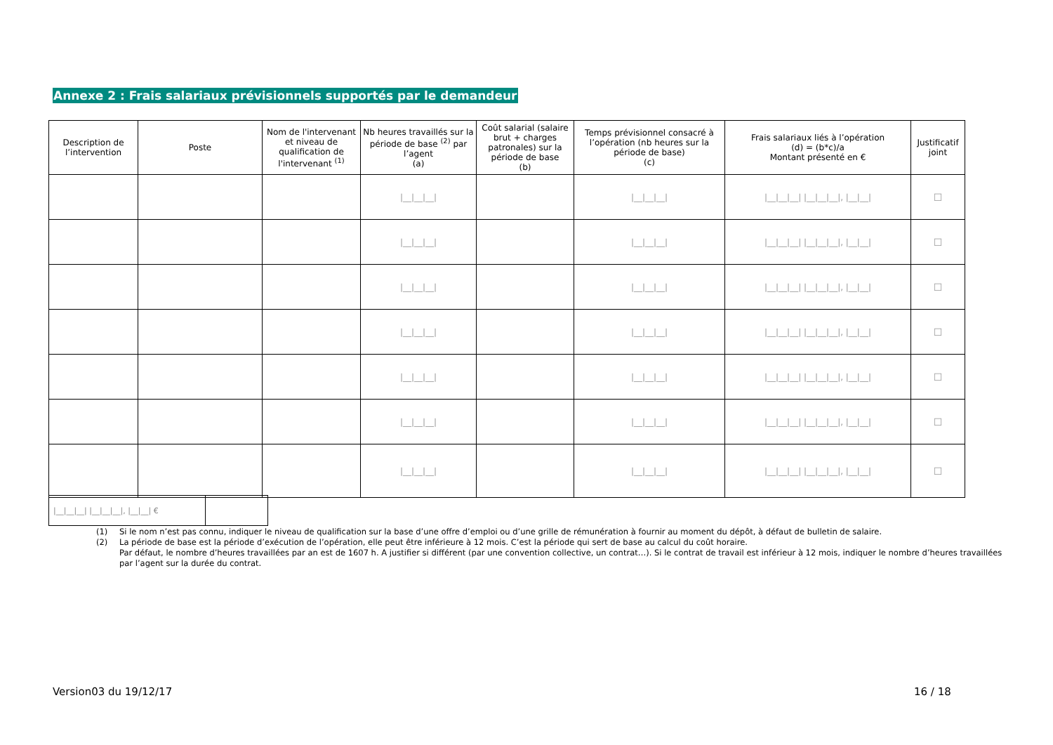Annexe 2 : Frais salariaux prévisionnels supportés par le demandeur
| Description de l’intervention | Poste | Nom de l'intervenant et niveau de qualification de l'intervenant <sup>(1)</sup> | Nb heures travaillés sur la période de base <sup>(2)</sup> par l’agent (a) | Coût salarial (salaire brut + charges patronales) sur la période de base (b) | Temps prévisionnel consacré à l’opération (nb heures sur la période de base) (c) | Frais salariaux liés à l’opération (d) = (b*c)/a Montant présenté en € | Justificatif joint |
| --- | --- | --- | --- | --- | --- | --- | --- |
| | | | /__/__/__/ | | /__/__/__/ | /__/__/__/ /__/__/__/, /__/__/ | ☐ |
| | | | /__/__/__/ | | /__/__/__/ | /__/__/__/ /__/__/__/, /__/__/ | ☐ |
| | | | /__/__/__/ | | /__/__/__/ | /__/__/__/ /__/__/__/, /__/__/ | ☐ |
| | | | /__/__/__/ | | /__/__/__/ | /__/__/__/ /__/__/__/, /__/__/ | ☐ |
| | | | /__/__/__/ | | /__/__/__/ | /__/__/__/ /__/__/__/, /__/__/ | ☐ |
| | | | /__/__/__/ | | /__/__/__/ | /__/__/__/ /__/__/__/, /__/__/ | ☐ |
| | | | /__/__/__/ | | /__/__/__/ | /__/__/__/ /__/__/__/, /__/__/ | ☐ |
| /__/__/__/ /__/__/__/, /__/__/ € | |
(1) Si le nom n’est pas connu, indiquer le niveau de qualification sur la base d’une offre d’emploi ou d’une grille de rémunération à fournir au moment du dépôt, à défaut de bulletin de salaire.
(2) La période de base est la période d’exécution de l’opération, elle peut être inférieure à 12 mois. C’est la période qui sert de base au calcul du coût horaire.
Par défaut, le nombre d’heures travaillées par an est de 1607 h. A justifier si différent (par une convention collective, un contrat…). Si le contrat de travail est inférieur à 12 mois, indiquer le nombre d’heures travaillées par l’agent sur la durée du contrat.
Version03 du 19/12/17 16 / 18